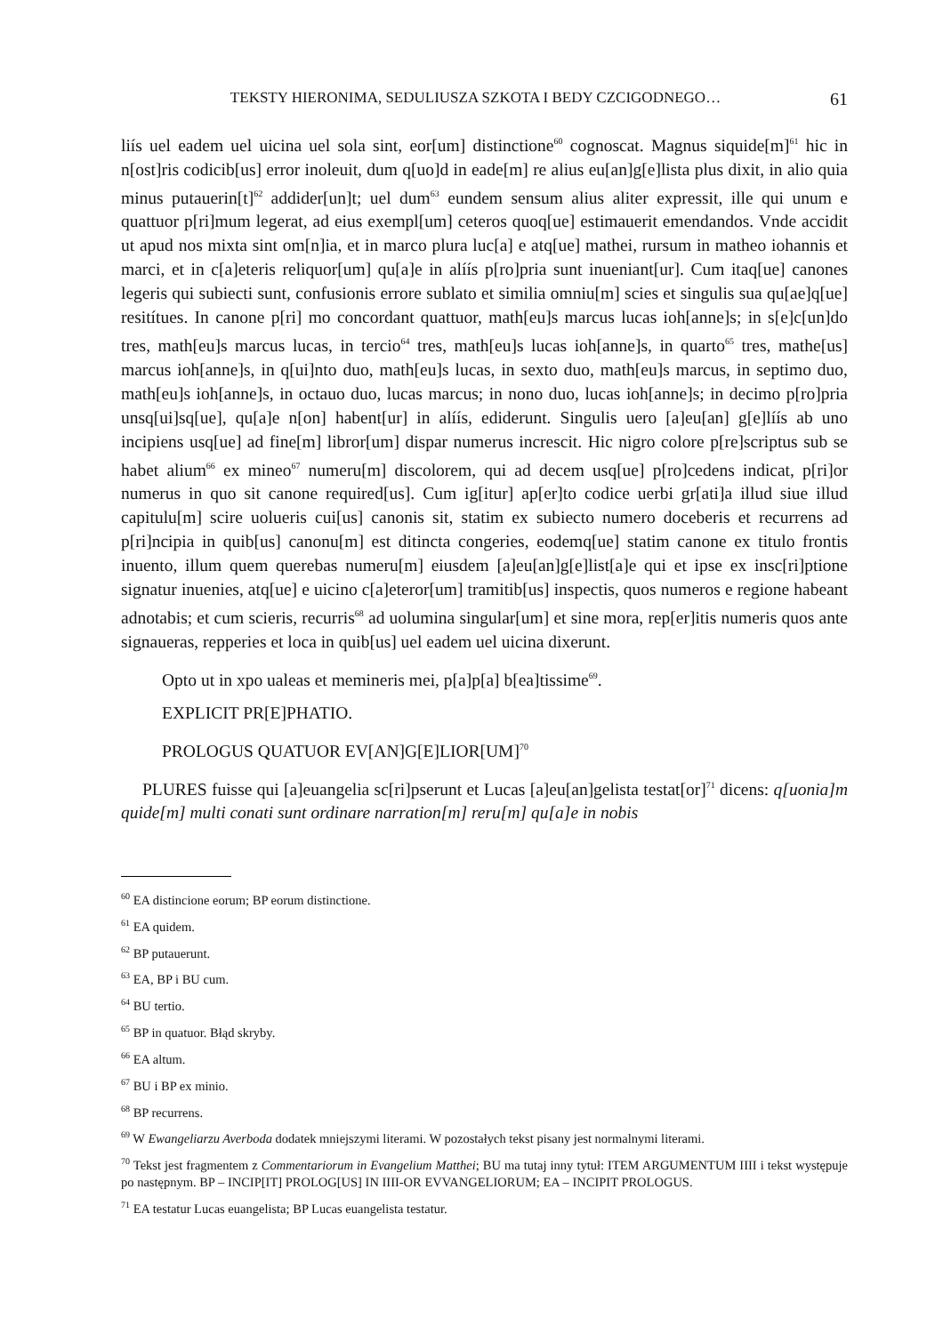TEKSTY HIERONIMA, SEDULIUSZA SZKOTA I BEDY CZCIGODNEGO… 61
liís uel eadem uel uicina uel sola sint, eor[um] distinctione<sup>60</sup> cognoscat. Magnus siquide[m]<sup>61</sup> hic in n[ost]ris codicib[us] error inoleuit, dum q[uo]d in eade[m] re alius eu[an]g[e]lista plus dixit, in alio quia minus putauerin[t]<sup>62</sup> addider[un]t; uel dum<sup>63</sup> eundem sensum alius aliter expressit, ille qui unum e quattuor p[ri]mum legerat, ad eius exempl[um] ceteros quoq[ue] estimauerit emendandos. Vnde accidit ut apud nos mixta sint om[n]ia, et in marco plura luc[a] e atq[ue] mathei, rursum in matheo iohannis et marci, et in c[a]eteris reliquor[um] qu[a]e in alíís p[ro]pria sunt inueniant[ur]. Cum itaq[ue] canones legeris qui subiecti sunt, confusionis errore sublato et similia omniu[m] scies et singulis sua qu[ae]q[ue] resitítues. In canone p[ri] mo concordant quattuor, math[eu]s marcus lucas ioh[anne]s; in s[e]c[un]do tres, math[eu]s marcus lucas, in tercio<sup>64</sup> tres, math[eu]s lucas ioh[anne]s, in quarto<sup>65</sup> tres, mathe[us] marcus ioh[anne]s, in q[ui]nto duo, math[eu]s lucas, in sexto duo, math[eu]s marcus, in septimo duo, math[eu]s ioh[anne]s, in octauo duo, lucas marcus; in nono duo, lucas ioh[anne]s; in decimo p[ro]pria unsq[ui]sq[ue], qu[a]e n[on] habent[ur] in alíís, ediderunt. Singulis uero [a]eu[an] g[e]líís ab uno incipiens usq[ue] ad fine[m] libror[um] dispar numerus increscit. Hic nigro colore p[re]scriptus sub se habet alium<sup>66</sup> ex mineo<sup>67</sup> numeru[m] discolorem, qui ad decem usq[ue] p[ro]cedens indicat, p[ri]or numerus in quo sit canone required[us]. Cum ig[itur] ap[er]to codice uerbi gr[ati]a illud siue illud capitulu[m] scire uolueris cui[us] canonis sit, statim ex subiecto numero doceberis et recurrens ad p[ri]ncipia in quib[us] canonu[m] est ditincta congeries, eodemq[ue] statim canone ex titulo frontis inuento, illum quem querebas numeru[m] eiusdem [a]eu[an]g[e]list[a]e qui et ipse ex insc[ri]ptione signatur inuenies, atq[ue] e uicino c[a]eteror[um] tramitib[us] inspectis, quos numeros e regione habeant adnotabis; et cum scieris, recurris<sup>68</sup> ad uolumina singular[um] et sine mora, rep[er]itis numeris quos ante signaueras, repperies et loca in quib[us] uel eadem uel uicina dixerunt.
Opto ut in xpo ualeas et memineris mei, p[a]p[a] b[ea]tissime<sup>69</sup>.
EXPLICIT PR[E]PHATIO.
PROLOGUS QUATUOR EV[AN]G[E]LIOR[UM]<sup>70</sup>
PLURES fuisse qui [a]euangelia sc[ri]pserunt et Lucas [a]eu[an]gelista testat[or]<sup>71</sup> dicens: q[uonia]m quide[m] multi conati sunt ordinare narration[m] reru[m] qu[a]e in nobis
<sup>60</sup> EA distincione eorum; BP eorum distinctione.
<sup>61</sup> EA quidem.
<sup>62</sup> BP putauerunt.
<sup>63</sup> EA, BP i BU cum.
<sup>64</sup> BU tertio.
<sup>65</sup> BP in quatuor. Błąd skryby.
<sup>66</sup> EA altum.
<sup>67</sup> BU i BP ex minio.
<sup>68</sup> BP recurrens.
<sup>69</sup> W Ewangeliarzu Averboda dodatek mniejszymi literami. W pozostałych tekst pisany jest normalnymi literami.
<sup>70</sup> Tekst jest fragmentem z Commentariorum in Evangelium Matthei; BU ma tutaj inny tytuł: ITEM ARGUMENTUM IIII i tekst występuje po następnym. BP – INCIP[IT] PROLOG[US] IN IIII-OR EVVANGELIORUM; EA – INCIPIT PROLOGUS.
<sup>71</sup> EA testatur Lucas euangelista; BP Lucas euangelista testatur.